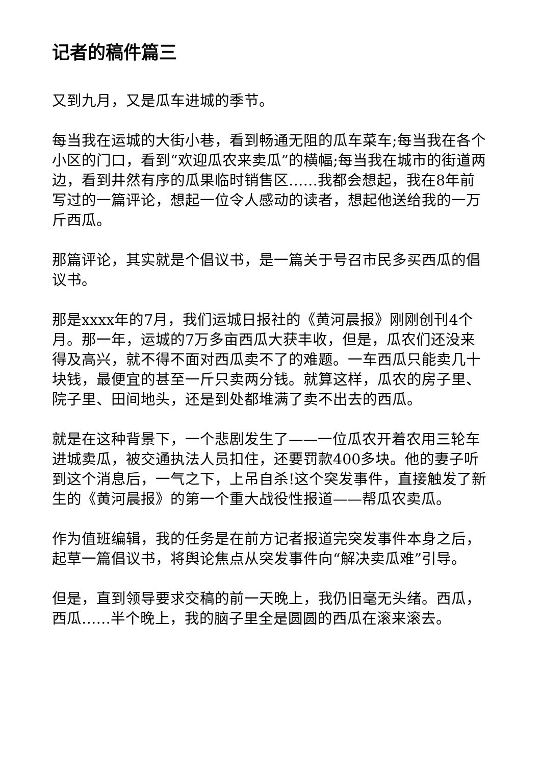记者的稿件篇三
又到九月，又是瓜车进城的季节。
每当我在运城的大街小巷，看到畅通无阻的瓜车菜车;每当我在各个小区的门口，看到“欢迎瓜农来卖瓜”的横幅;每当我在城市的街道两边，看到井然有序的瓜果临时销售区……我都会想起，我在8年前写过的一篇评论，想起一位令人感动的读者，想起他送给我的一万斤西瓜。
那篇评论，其实就是个倡议书，是一篇关于号召市民多买西瓜的倡议书。
那是xxxx年的7月，我们运城日报社的《黄河晨报》刚刚创刊4个月。那一年，运城的7万多亩西瓜大获丰收，但是，瓜农们还没来得及高兴，就不得不面对西瓜卖不了的难题。一车西瓜只能卖几十块钱，最便宜的甚至一斤只卖两分钱。就算这样，瓜农的房子里、院子里、田间地头，还是到处都堆满了卖不出去的西瓜。
就是在这种背景下，一个悲剧发生了——一位瓜农开着农用三轮车进城卖瓜，被交通执法人员扣住，还要罚款400多块。他的妻子听到这个消息后，一气之下，上吊自杀!这个突发事件，直接触发了新生的《黄河晨报》的第一个重大战役性报道——帮瓜农卖瓜。
作为值班编辑，我的任务是在前方记者报道完突发事件本身之后，起草一篇倡议书，将舆论焦点从突发事件向“解决卖瓜难”引导。
但是，直到领导要求交稿的前一天晚上，我仍旧毫无头绪。西瓜，西瓜……半个晚上，我的脑子里全是圆圆的西瓜在滚来滚去。